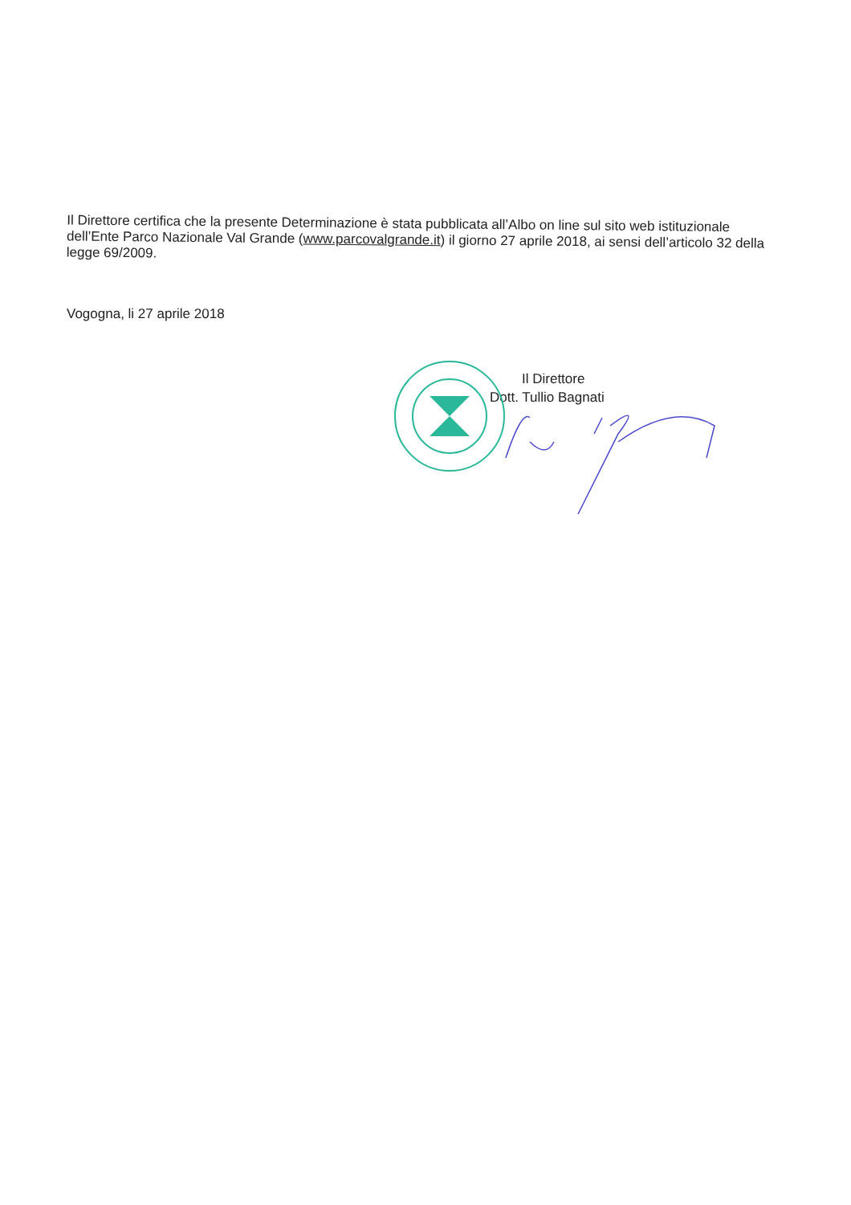Il Direttore certifica che la presente Determinazione è stata pubblicata all’Albo on line sul sito web istituzionale dell’Ente Parco Nazionale Val Grande (www.parcovalgrande.it) il giorno 27 aprile 2018, ai sensi dell’articolo 32 della legge 69/2009.
Vogogna, li 27 aprile 2018
Il Direttore
Dott. Tullio Bagnati